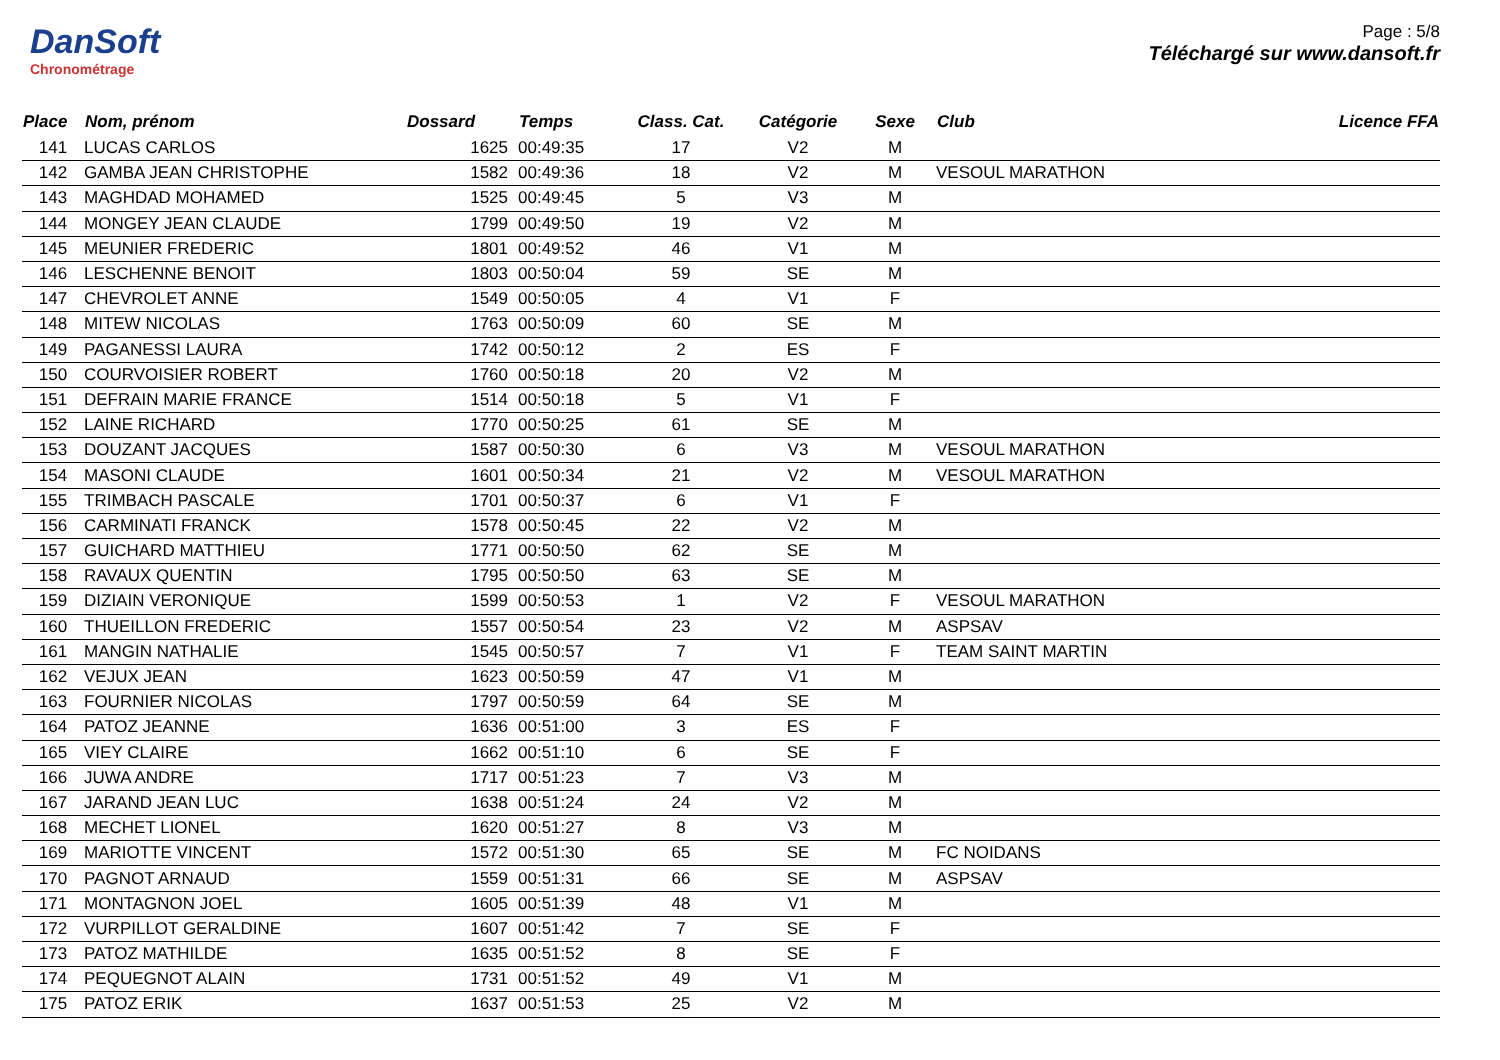DanSoft
Chronométrage
Page : 5/8
Téléchargé sur www.dansoft.fr
| Place | Nom, prénom | Dossard | Temps | Class. Cat. | Catégorie | Sexe | Club | Licence FFA |
| --- | --- | --- | --- | --- | --- | --- | --- | --- |
| 141 | LUCAS CARLOS | 1625 | 00:49:35 | 17 | V2 | M | | |
| 142 | GAMBA JEAN CHRISTOPHE | 1582 | 00:49:36 | 18 | V2 | M | VESOUL MARATHON | |
| 143 | MAGHDAD MOHAMED | 1525 | 00:49:45 | 5 | V3 | M | | |
| 144 | MONGEY JEAN CLAUDE | 1799 | 00:49:50 | 19 | V2 | M | | |
| 145 | MEUNIER FREDERIC | 1801 | 00:49:52 | 46 | V1 | M | | |
| 146 | LESCHENNE BENOIT | 1803 | 00:50:04 | 59 | SE | M | | |
| 147 | CHEVROLET ANNE | 1549 | 00:50:05 | 4 | V1 | F | | |
| 148 | MITEW NICOLAS | 1763 | 00:50:09 | 60 | SE | M | | |
| 149 | PAGANESSI LAURA | 1742 | 00:50:12 | 2 | ES | F | | |
| 150 | COURVOISIER ROBERT | 1760 | 00:50:18 | 20 | V2 | M | | |
| 151 | DEFRAIN MARIE FRANCE | 1514 | 00:50:18 | 5 | V1 | F | | |
| 152 | LAINE RICHARD | 1770 | 00:50:25 | 61 | SE | M | | |
| 153 | DOUZANT JACQUES | 1587 | 00:50:30 | 6 | V3 | M | VESOUL MARATHON | |
| 154 | MASONI CLAUDE | 1601 | 00:50:34 | 21 | V2 | M | VESOUL MARATHON | |
| 155 | TRIMBACH PASCALE | 1701 | 00:50:37 | 6 | V1 | F | | |
| 156 | CARMINATI FRANCK | 1578 | 00:50:45 | 22 | V2 | M | | |
| 157 | GUICHARD MATTHIEU | 1771 | 00:50:50 | 62 | SE | M | | |
| 158 | RAVAUX QUENTIN | 1795 | 00:50:50 | 63 | SE | M | | |
| 159 | DIZIAIN VERONIQUE | 1599 | 00:50:53 | 1 | V2 | F | VESOUL MARATHON | |
| 160 | THUEILLON FREDERIC | 1557 | 00:50:54 | 23 | V2 | M | ASPSAV | |
| 161 | MANGIN NATHALIE | 1545 | 00:50:57 | 7 | V1 | F | TEAM SAINT MARTIN | |
| 162 | VEJUX JEAN | 1623 | 00:50:59 | 47 | V1 | M | | |
| 163 | FOURNIER NICOLAS | 1797 | 00:50:59 | 64 | SE | M | | |
| 164 | PATOZ JEANNE | 1636 | 00:51:00 | 3 | ES | F | | |
| 165 | VIEY CLAIRE | 1662 | 00:51:10 | 6 | SE | F | | |
| 166 | JUWA ANDRE | 1717 | 00:51:23 | 7 | V3 | M | | |
| 167 | JARAND JEAN LUC | 1638 | 00:51:24 | 24 | V2 | M | | |
| 168 | MECHET LIONEL | 1620 | 00:51:27 | 8 | V3 | M | | |
| 169 | MARIOTTE VINCENT | 1572 | 00:51:30 | 65 | SE | M | FC NOIDANS | |
| 170 | PAGNOT ARNAUD | 1559 | 00:51:31 | 66 | SE | M | ASPSAV | |
| 171 | MONTAGNON JOEL | 1605 | 00:51:39 | 48 | V1 | M | | |
| 172 | VURPILLOT GERALDINE | 1607 | 00:51:42 | 7 | SE | F | | |
| 173 | PATOZ MATHILDE | 1635 | 00:51:52 | 8 | SE | F | | |
| 174 | PEQUEGNOT ALAIN | 1731 | 00:51:52 | 49 | V1 | M | | |
| 175 | PATOZ ERIK | 1637 | 00:51:53 | 25 | V2 | M | | |